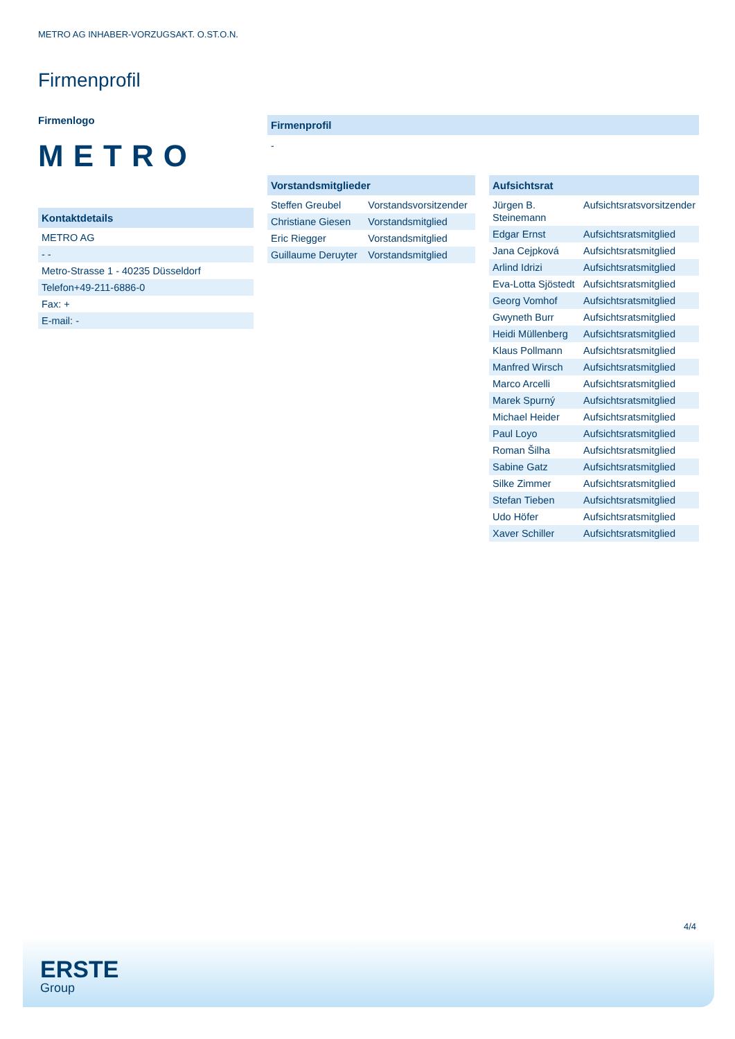METRO AG INHABER-VORZUGSAKT. O.ST.O.N.
Firmenprofil
Firmenlogo
METRO
Kontaktdetails
| METRO AG |
| - - |
| Metro-Strasse 1 - 40235 Düsseldorf |
| Telefon+49-211-6886-0 |
| Fax: + |
| E-mail: - |
Firmenprofil
-
Vorstandsmitglieder
| Steffen Greubel | Vorstandsvorsitzender |
| Christiane Giesen | Vorstandsmitglied |
| Eric Riegger | Vorstandsmitglied |
| Guillaume Deruyter | Vorstandsmitglied |
Aufsichtsrat
| Jürgen B. Steinemann | Aufsichtsratsvorsitzender |
| Edgar Ernst | Aufsichtsratsmitglied |
| Jana Cejpková | Aufsichtsratsmitglied |
| Arlind Idrizi | Aufsichtsratsmitglied |
| Eva-Lotta Sjöstedt | Aufsichtsratsmitglied |
| Georg Vomhof | Aufsichtsratsmitglied |
| Gwyneth Burr | Aufsichtsratsmitglied |
| Heidi Müllenberg | Aufsichtsratsmitglied |
| Klaus Pollmann | Aufsichtsratsmitglied |
| Manfred Wirsch | Aufsichtsratsmitglied |
| Marco Arcelli | Aufsichtsratsmitglied |
| Marek Spurný | Aufsichtsratsmitglied |
| Michael Heider | Aufsichtsratsmitglied |
| Paul Loyo | Aufsichtsratsmitglied |
| Roman Šilha | Aufsichtsratsmitglied |
| Sabine Gatz | Aufsichtsratsmitglied |
| Silke Zimmer | Aufsichtsratsmitglied |
| Stefan Tieben | Aufsichtsratsmitglied |
| Udo Höfer | Aufsichtsratsmitglied |
| Xaver Schiller | Aufsichtsratsmitglied |
4/4
ERSTE
Group